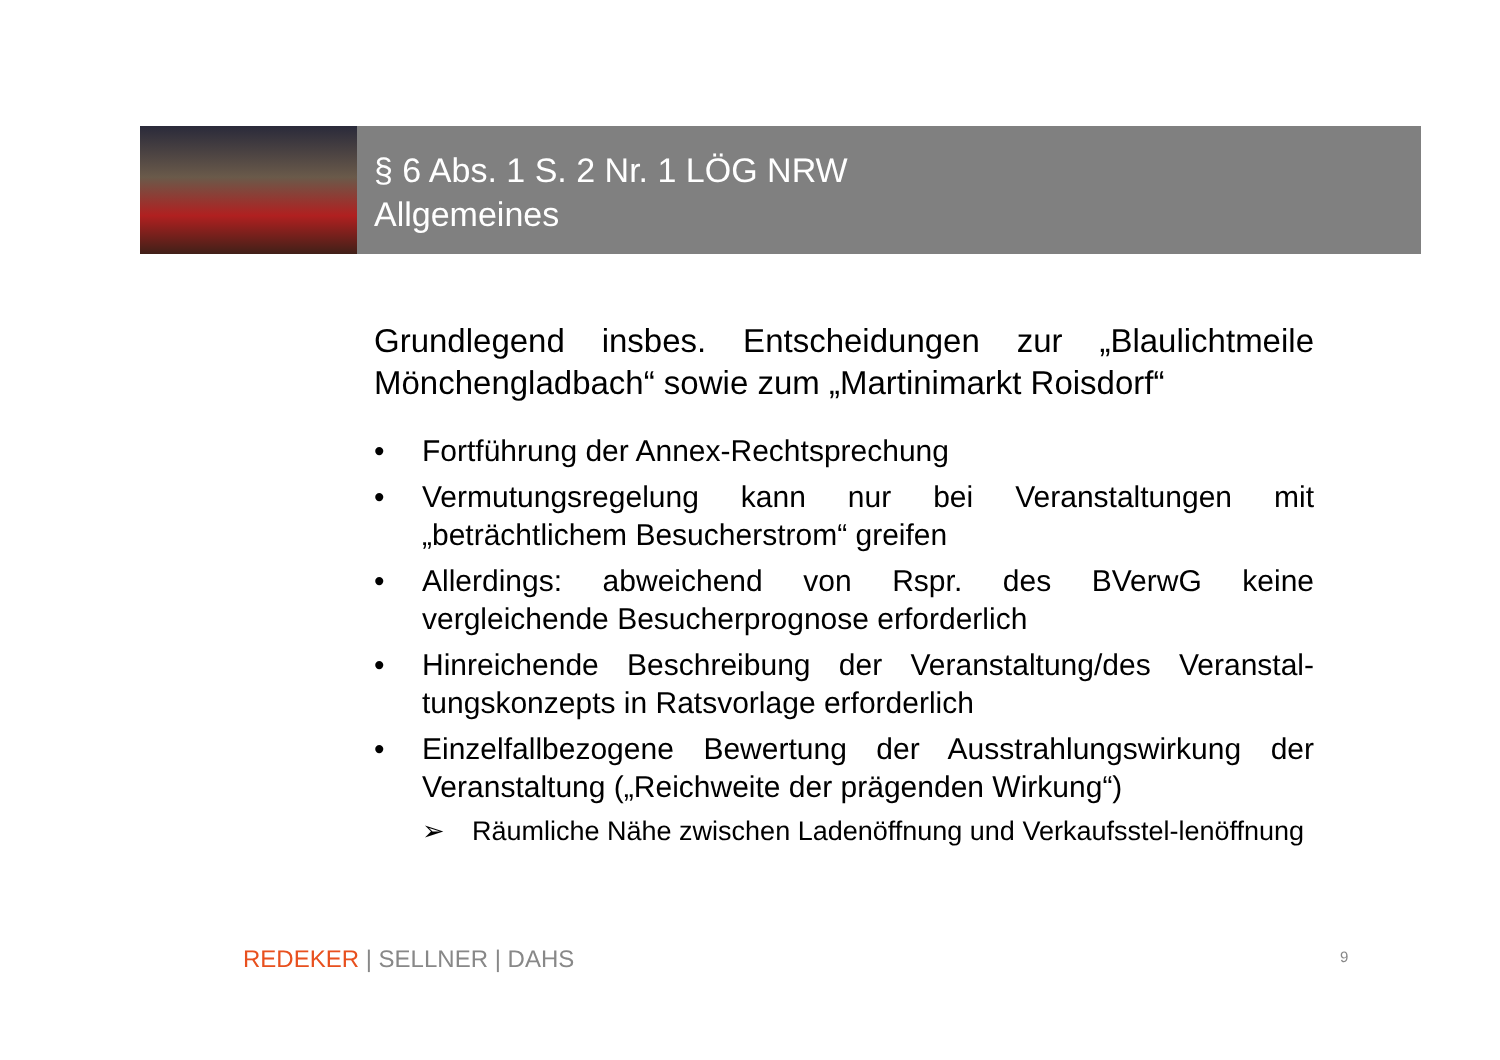§ 6 Abs. 1 S. 2 Nr. 1 LÖG NRW
Allgemeines
Grundlegend insbes. Entscheidungen zur „Blaulichtmeile Mönchengladbach“ sowie zum „Martinimarkt Roisdorf“
• Fortführung der Annex-Rechtsprechung
• Vermutungsregelung kann nur bei Veranstaltungen mit „beträchtlichem Besucherstrom“ greifen
• Allerdings: abweichend von Rspr. des BVerwG keine vergleichende Besucherprognose erforderlich
• Hinreichende Beschreibung der Veranstaltung/des Veranstal-tungskonzepts in Ratsvorlage erforderlich
• Einzelfallbezogene Bewertung der Ausstrahlungswirkung der Veranstaltung („Reichweite der prägenden Wirkung“)
➢ Räumliche Nähe zwischen Ladenöffnung und Verkaufsstel-lenöffnung
REDEKER | SELLNER | DAHS 9